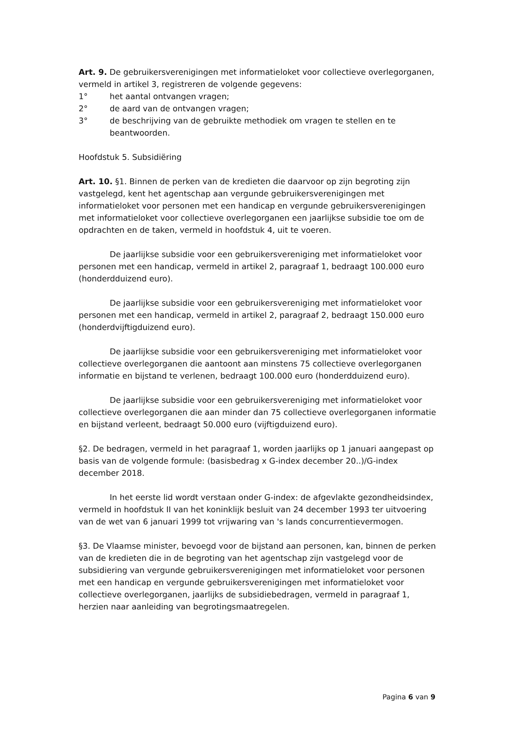Art. 9. De gebruikersverenigingen met informatieloket voor collectieve overlegorganen, vermeld in artikel 3, registreren de volgende gegevens:
1° het aantal ontvangen vragen;
2° de aard van de ontvangen vragen;
3° de beschrijving van de gebruikte methodiek om vragen te stellen en te beantwoorden.
Hoofdstuk 5. Subsidiëring
Art. 10. §1. Binnen de perken van de kredieten die daarvoor op zijn begroting zijn vastgelegd, kent het agentschap aan vergunde gebruikersverenigingen met informatieloket voor personen met een handicap en vergunde gebruikersverenigingen met informatieloket voor collectieve overlegorganen een jaarlijkse subsidie toe om de opdrachten en de taken, vermeld in hoofdstuk 4, uit te voeren.
De jaarlijkse subsidie voor een gebruikersvereniging met informatieloket voor personen met een handicap, vermeld in artikel 2, paragraaf 1, bedraagt 100.000 euro (honderdduizend euro).
De jaarlijkse subsidie voor een gebruikersvereniging met informatieloket voor personen met een handicap, vermeld in artikel 2, paragraaf 2, bedraagt 150.000 euro (honderdvijftigduizend euro).
De jaarlijkse subsidie voor een gebruikersvereniging met informatieloket voor collectieve overlegorganen die aantoont aan minstens 75 collectieve overlegorganen informatie en bijstand te verlenen, bedraagt 100.000 euro (honderdduizend euro).
De jaarlijkse subsidie voor een gebruikersvereniging met informatieloket voor collectieve overlegorganen die aan minder dan 75 collectieve overlegorganen informatie en bijstand verleent, bedraagt 50.000 euro (vijftigduizend euro).
§2. De bedragen, vermeld in het paragraaf 1, worden jaarlijks op 1 januari aangepast op basis van de volgende formule: (basisbedrag x G-index december 20..)/G-index december 2018.
In het eerste lid wordt verstaan onder G-index: de afgevlakte gezondheidsindex, vermeld in hoofdstuk II van het koninklijk besluit van 24 december 1993 ter uitvoering van de wet van 6 januari 1999 tot vrijwaring van 's lands concurrentievermogen.
§3. De Vlaamse minister, bevoegd voor de bijstand aan personen, kan, binnen de perken van de kredieten die in de begroting van het agentschap zijn vastgelegd voor de subsidiering van vergunde gebruikersverenigingen met informatieloket voor personen met een handicap en vergunde gebruikersverenigingen met informatieloket voor collectieve overlegorganen, jaarlijks de subsidiebedragen, vermeld in paragraaf 1, herzien naar aanleiding van begrotingsmaatregelen.
Pagina 6 van 9